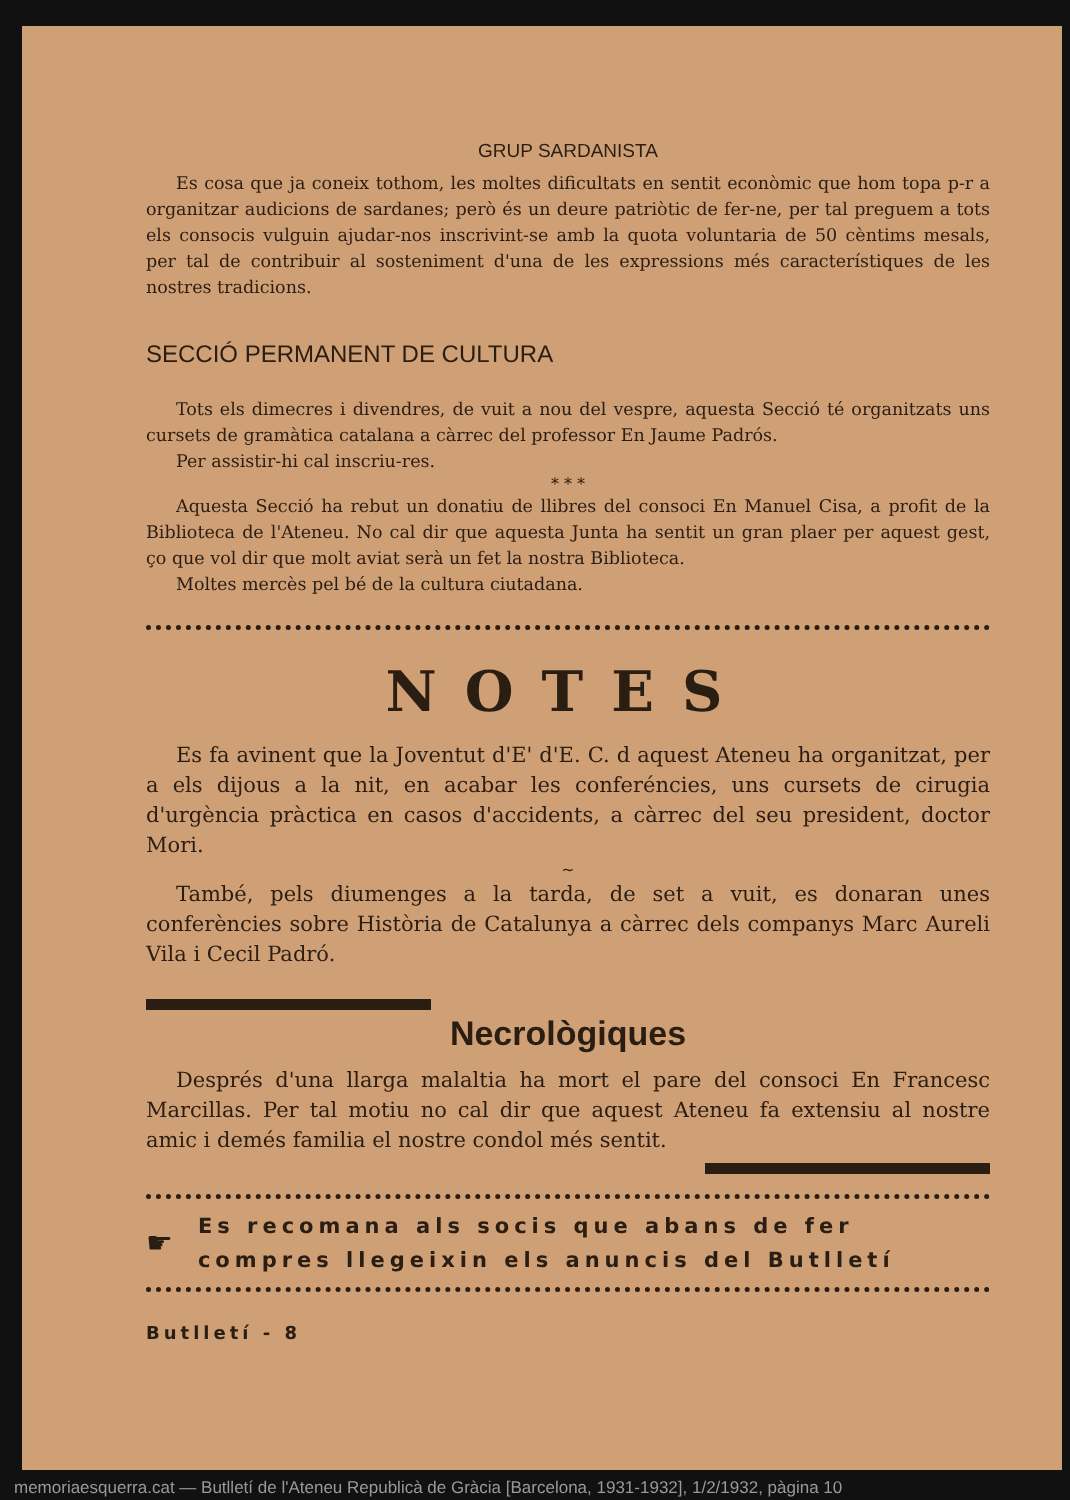GRUP SARDANISTA
Es cosa que ja coneix tothom, les moltes dificultats en sentit econòmic que hom topa p-r a organitzar audicions de sardanes; però és un deure patriòtic de fer-ne, per tal preguem a tots els consocis vulguin ajudar-nos inscrivint-se amb la quota voluntaria de 50 cèntims mesals, per tal de contribuir al sosteniment d'una de les expressions més característiques de les nostres tradicions.
SECCIÓ PERMANENT DE CULTURA
Tots els dimecres i divendres, de vuit a nou del vespre, aquesta Secció té organitzats uns cursets de gramàtica catalana a càrrec del professor En Jaume Padrós.
Per assistir-hi cal inscriu-res.
* * *
Aquesta Secció ha rebut un donatiu de llibres del consoci En Manuel Cisa, a profit de la Biblioteca de l'Ateneu. No cal dir que aquesta Junta ha sentit un gran plaer per aquest gest, ço que vol dir que molt aviat serà un fet la nostra Biblioteca.
Moltes mercès pel bé de la cultura ciutadana.
NOTES
Es fa avinent que la Joventut d'E' d'E. C. d aquest Ateneu ha organitzat, per a els dijous a la nit, en acabar les conferéncies, uns cursets de cirugia d'urgència pràctica en casos d'accidents, a càrrec del seu president, doctor Mori.
~
També, pels diumenges a la tarda, de set a vuit, es donaran unes conferències sobre Història de Catalunya a càrrec dels companys Marc Aureli Vila i Cecil Padró.
Necrològiques
Després d'una llarga malaltia ha mort el pare del consoci En Francesc Marcillas. Per tal motiu no cal dir que aquest Ateneu fa extensiu al nostre amic i demés familia el nostre condol més sentit.
☛
Es recomana als socis que abans de fer
compres llegeixin els anuncis del Butlletí
Butlletí - 8
memoriaesquerra.cat — Butlletí de l'Ateneu Republicà de Gràcia [Barcelona, 1931-1932], 1/2/1932, pàgina 10